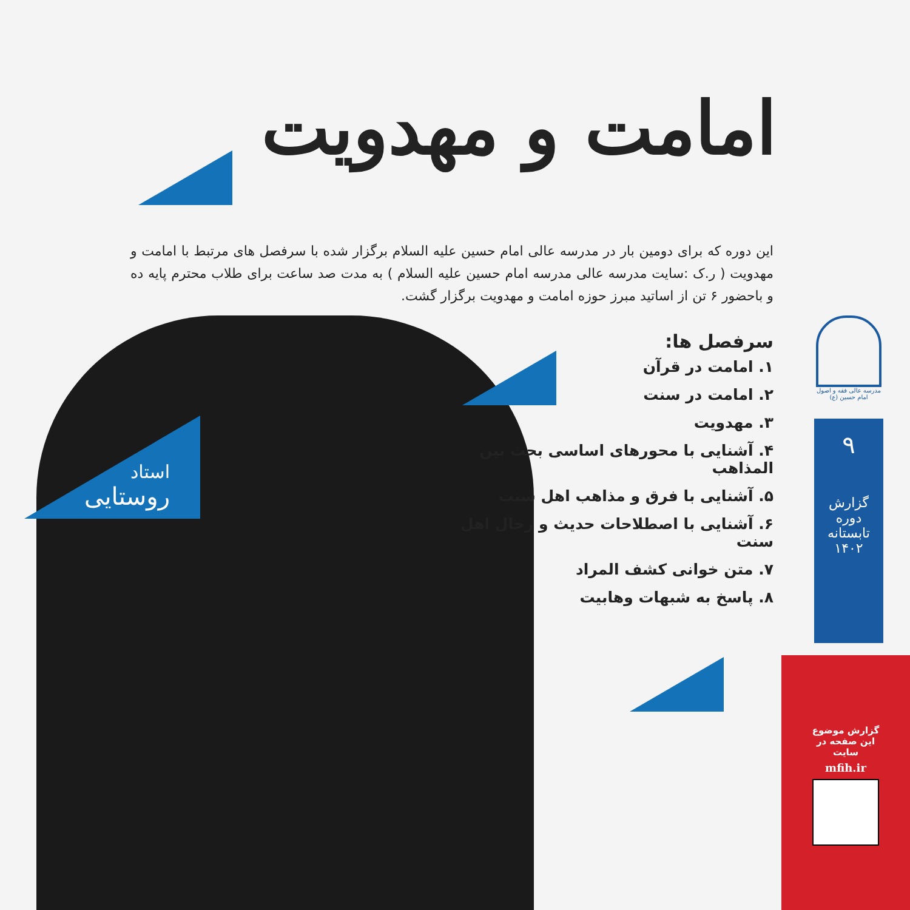امامت و مهدویت
این دوره که برای دومین بار در مدرسه عالی امام حسین علیه السلام برگزار شده با سرفصل های مرتبط با امامت و مهدویت ( ر.ک :سایت مدرسه عالی مدرسه امام حسین علیه السلام ) به مدت صد ساعت برای طلاب محترم پایه ده و باحضور ۶ تن از اساتید مبرز حوزه امامت و مهدویت برگزار گشت.
سرفصل ها:
۱. امامت در قرآن
۲. امامت در سنت
۳. مهدویت
۴. آشنایی با محورهای اساسی بحث بین المذاهب
۵. آشنایی با فرق و مذاهب اهل سنت
۶. آشنایی با اصطلاحات حدیث و رجال اهل سنت
۷. متن خوانی کشف المراد
۸. پاسخ به شبهات وهابیت
استاد
روستایی
مدرسه عالی فقه و اصول امام حسین (ع)
۹
گزارش دوره
تابستانه ۱۴۰۲
گزارش موضوع
این صفحه در
سایت
mfih.ir